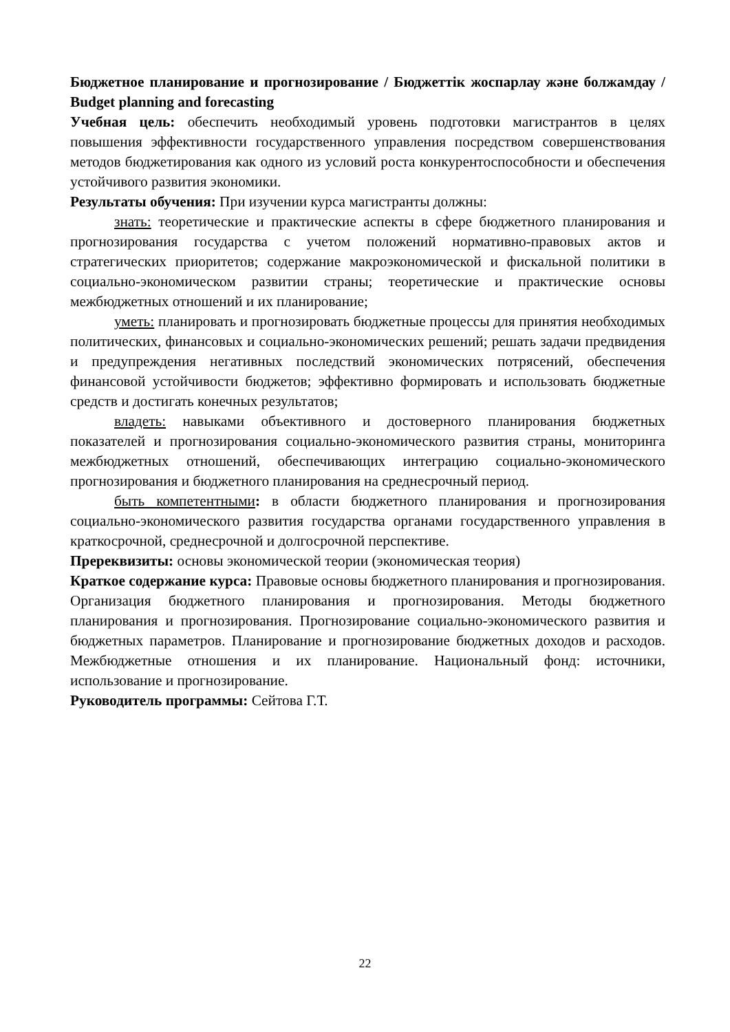Бюджетное планирование и прогнозирование / Бюджеттік жоспарлау және болжамдау / Budget planning and forecasting
Учебная цель: обеспечить необходимый уровень подготовки магистрантов в целях повышения эффективности государственного управления посредством совершенствования методов бюджетирования как одного из условий роста конкурентоспособности и обеспечения устойчивого развития экономики.
Результаты обучения: При изучении курса магистранты должны:
знать: теоретические и практические аспекты в сфере бюджетного планирования и прогнозирования государства с учетом положений нормативно-правовых актов и стратегических приоритетов; содержание макроэкономической и фискальной политики в социально-экономическом развитии страны; теоретические и практические основы межбюджетных отношений и их планирование;
уметь: планировать и прогнозировать бюджетные процессы для принятия необходимых политических, финансовых и социально-экономических решений; решать задачи предвидения и предупреждения негативных последствий экономических потрясений, обеспечения финансовой устойчивости бюджетов; эффективно формировать и использовать бюджетные средств и достигать конечных результатов;
владеть: навыками объективного и достоверного планирования бюджетных показателей и прогнозирования социально-экономического развития страны, мониторинга межбюджетных отношений, обеспечивающих интеграцию социально-экономического прогнозирования и бюджетного планирования на среднесрочный период.
быть компетентными: в области бюджетного планирования и прогнозирования социально-экономического развития государства органами государственного управления в краткосрочной, среднесрочной и долгосрочной перспективе.
Пререквизиты: основы экономической теории (экономическая теория)
Краткое содержание курса: Правовые основы бюджетного планирования и прогнозирования. Организация бюджетного планирования и прогнозирования. Методы бюджетного планирования и прогнозирования. Прогнозирование социально-экономического развития и бюджетных параметров. Планирование и прогнозирование бюджетных доходов и расходов. Межбюджетные отношения и их планирование. Национальный фонд: источники, использование и прогнозирование.
Руководитель программы: Сейтова Г.Т.
22